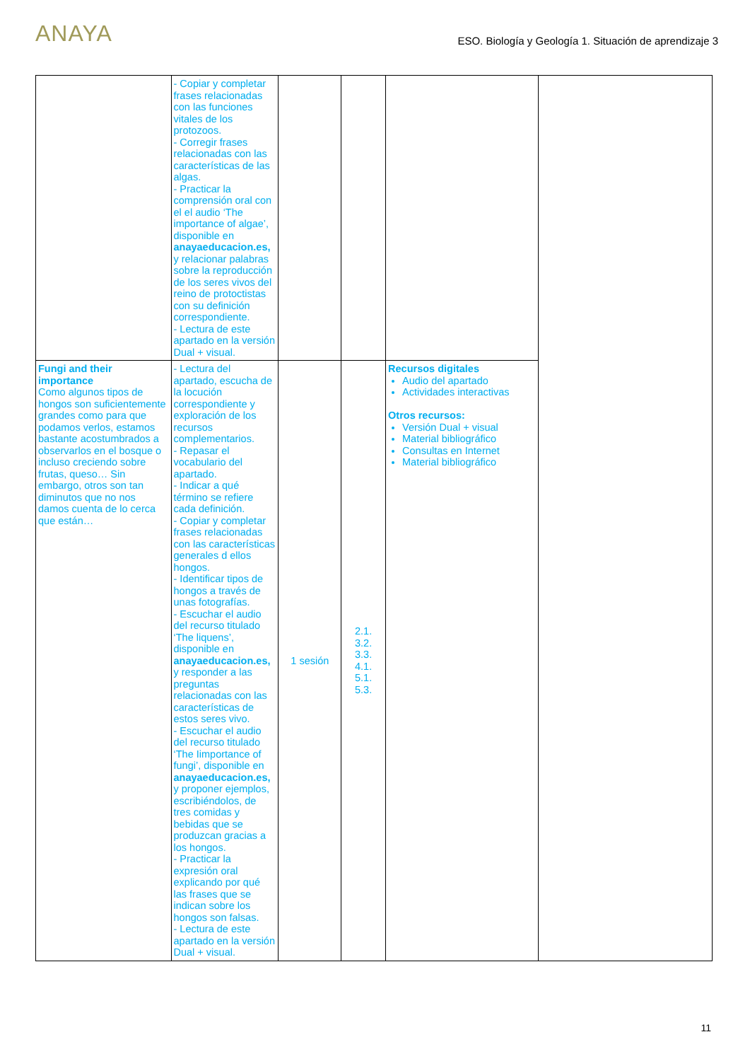ANAYA
ESO. Biología y Geología 1. Situación de aprendizaje 3
| | - Copiar y completar frases relacionadas con las funciones vitales de los protozoos. - Corregir frases relacionadas con las características de las algas. - Practicar la comprensión oral con el el audio ‘The importance of algae’, disponible en anayaeducacion.es, y relacionar palabras sobre la reproducción de los seres vivos del reino de protoctistas con su definición correspondiente. - Lectura de este apartado en la versión Dual + visual. | | | | |
| Fungi and their importance Como algunos tipos de hongos son suficientemente grandes como para que podamos verlos, estamos bastante acostumbrados a observarlos en el bosque o incluso creciendo sobre frutas, queso… Sin embargo, otros son tan diminutos que no nos damos cuenta de lo cerca que están… | - Lectura del apartado, escucha de la locución correspondiente y exploración de los recursos complementarios. - Repasar el vocabulario del apartado. - Indicar a qué término se refiere cada definición. - Copiar y completar frases relacionadas con las características generales d ellos hongos. - Identificar tipos de hongos a través de unas fotografías. - Escuchar el audio del recurso titulado ‘The liquens’, disponible en anayaeducacion.es, y responder a las preguntas relacionadas con las características de estos seres vivo. - Escuchar el audio del recurso titulado ‘The Iimportance of fungi’, disponible en anayaeducacion.es, y proponer ejemplos, escribiéndolos, de tres comidas y bebidas que se produzcan gracias a los hongos. - Practicar la expresión oral explicando por qué las frases que se indican sobre los hongos son falsas. - Lectura de este apartado en la versión Dual + visual. | 1 sesión | 2.1. 3.2. 3.3. 4.1. 5.1. 5.3. | Recursos digitales Audio del apartado Actividades interactivas Otros recursos: Versión Dual + visual Material bibliográfico Consultas en Internet Material bibliográfico | |
11